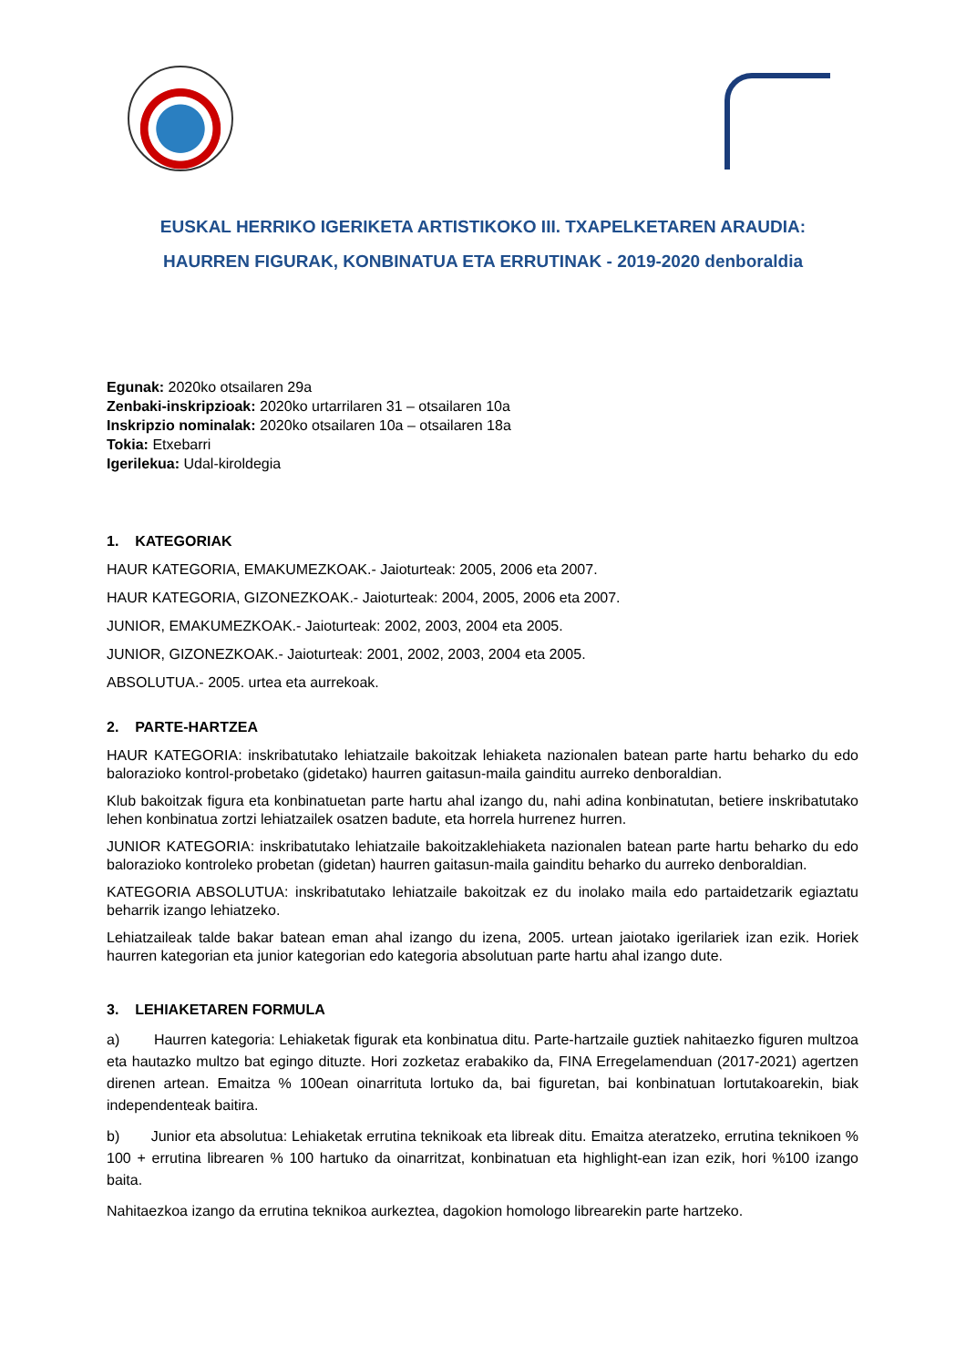EUSKAL HERRIKO IGERIKETA ARTISTIKOKO III. TXAPELKETAREN ARAUDIA:
HAURREN FIGURAK, KONBINATUA ETA ERRUTINAK - 2019-2020 denboraldia
Egunak: 2020ko otsailaren 29a
Zenbaki-inskripzioak: 2020ko urtarrilaren 31 – otsailaren 10a
Inskripzio nominalak: 2020ko otsailaren 10a – otsailaren 18a
Tokia: Etxebarri
Igerilekua: Udal-kiroldegia
1. KATEGORIAK
HAUR KATEGORIA, EMAKUMEZKOAK.- Jaioturteak: 2005, 2006 eta 2007.
HAUR KATEGORIA, GIZONEZKOAK.- Jaioturteak: 2004, 2005, 2006 eta 2007.
JUNIOR, EMAKUMEZKOAK.- Jaioturteak: 2002, 2003, 2004 eta 2005.
JUNIOR, GIZONEZKOAK.- Jaioturteak: 2001, 2002, 2003, 2004 eta 2005.
ABSOLUTUA.- 2005. urtea eta aurrekoak.
2. PARTE-HARTZEA
HAUR KATEGORIA: inskribatutako lehiatzaile bakoitzak lehiaketa nazionalen batean parte hartu beharko du edo balorazioko kontrol-probetako (gidetako) haurren gaitasun-maila gainditu aurreko denboraldian.
Klub bakoitzak figura eta konbinatuetan parte hartu ahal izango du, nahi adina konbinatutan, betiere inskribatutako lehen konbinatua zortzi lehiatzailek osatzen badute, eta horrela hurrenez hurren.
JUNIOR KATEGORIA: inskribatutako lehiatzaile bakoitzaklehiaketa nazionalen batean parte hartu beharko du edo balorazioko kontroleko probetan (gidetan) haurren gaitasun-maila gainditu beharko du aurreko denboraldian.
KATEGORIA ABSOLUTUA: inskribatutako lehiatzaile bakoitzak ez du inolako maila edo partaidetzarik egiaztatu beharrik izango lehiatzeko.
Lehiatzaileak talde bakar batean eman ahal izango du izena, 2005. urtean jaiotako igerilariek izan ezik. Horiek haurren kategorian eta junior kategorian edo kategoria absolutuan parte hartu ahal izango dute.
3. LEHIAKETAREN FORMULA
a) Haurren kategoria: Lehiaketak figurak eta konbinatua ditu. Parte-hartzaile guztiek nahitaezko figuren multzoa eta hautazko multzo bat egingo dituzte. Hori zozketaz erabakiko da, FINA Erregelamenduan (2017-2021) agertzen direnen artean. Emaitza % 100ean oinarrituta lortuko da, bai figuretan, bai konbinatuan lortutakoarekin, biak independenteak baitira.
b) Junior eta absolutua: Lehiaketak errutina teknikoak eta libreak ditu. Emaitza ateratzeko, errutina teknikoen % 100 + errutina librearen % 100 hartuko da oinarritzat, konbinatuan eta highlight-ean izan ezik, hori %100 izango baita.
Nahitaezkoa izango da errutina teknikoa aurkeztea, dagokion homologo librearekin parte hartzeko.